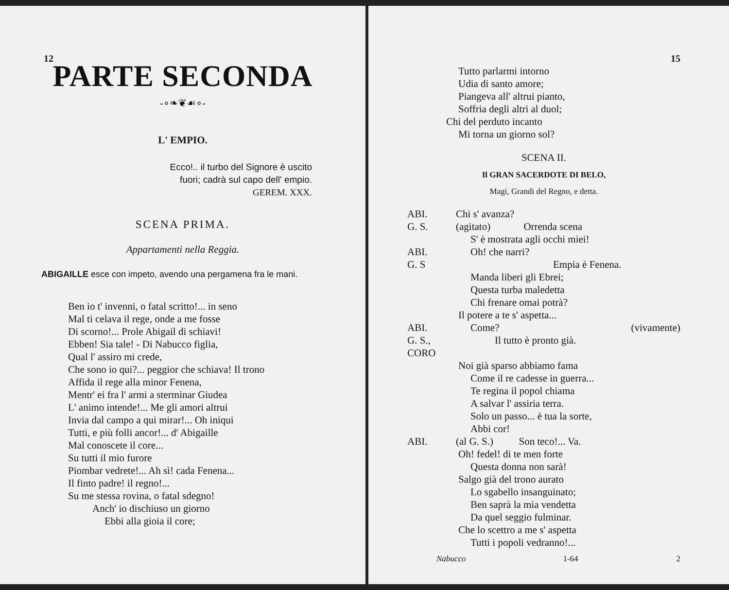12
PARTE SECONDA
-∘❧❦☙∘-
L' EMPIO.
Ecco!.. il turbo del Signore è uscito
fuori; cadrà sul capo dell' empio.
GEREM. XXX.
SCENA PRIMA.
Appartamenti nella Reggia.
ABIGAILLE esce con impeto, avendo una pergamena fra le mani.
Ben io t' invenni, o fatal scritto!... in seno
Mal ti celava il rege, onde a me fosse
Di scorno!... Prole Abigail di schiavi!
Ebben! Sia tale! - Di Nabucco figlia,
Qual l' assiro mi crede,
Che sono io qui?... peggior che schiava! Il trono
Affida il rege alla minor Fenena,
Mentr' ei fra l' armi a sterminar Giudea
L' animo intende!... Me gli amori altrui
Invia dal campo a qui mirar!... Oh iniqui
Tutti, e più folli ancor!... d' Abigaille
Mal conoscete il core...
Su tutti il mio furore
Piombar vedrete!... Ah sì! cada Fenena...
Il finto padre! il regno!...
Su me stessa rovina, o fatal sdegno!
Anch' io dischiuso un giorno
Ebbi alla gioia il core;
15
Tutto parlarmi intorno
Udia di santo amore;
Piangeva all' altrui pianto,
Soffria degli altri al duol;
Chi del perduto incanto
Mi torna un giorno sol?
SCENA II.
Il GRAN SACERDOTE DI BELO,
Magi, Grandi del Regno, e detta.
ABI. Chi s' avanza?
G. S. (agitato) Orrenda scena
S' è mostrata agli occhi miei!
ABI. Oh! che narri?
G. S Empia è Fenena.
Manda liberi gli Ebrei;
Questa turba maledetta
Chi frenare omai potrà?
Il potere a te s' aspetta...
ABI. Come? (vivamente)
G. S., CORO Il tutto è pronto già.
Noi già sparso abbiamo fama
Come il re cadesse in guerra...
Te regina il popol chiama
A salvar l' assiria terra.
Solo un passo... è tua la sorte,
Abbi cor!
ABI. (al G. S.) Son teco!... Va.
Oh! fedel! di te men forte
Questa donna non sarà!
Salgo già del trono aurato
Lo sgabello insanguinato;
Ben saprà la mia vendetta
Da quel seggio fulminar.
Che lo scettro a me s' aspetta
Tutti i popoli vedranno!...
Nabucco 1-64 2